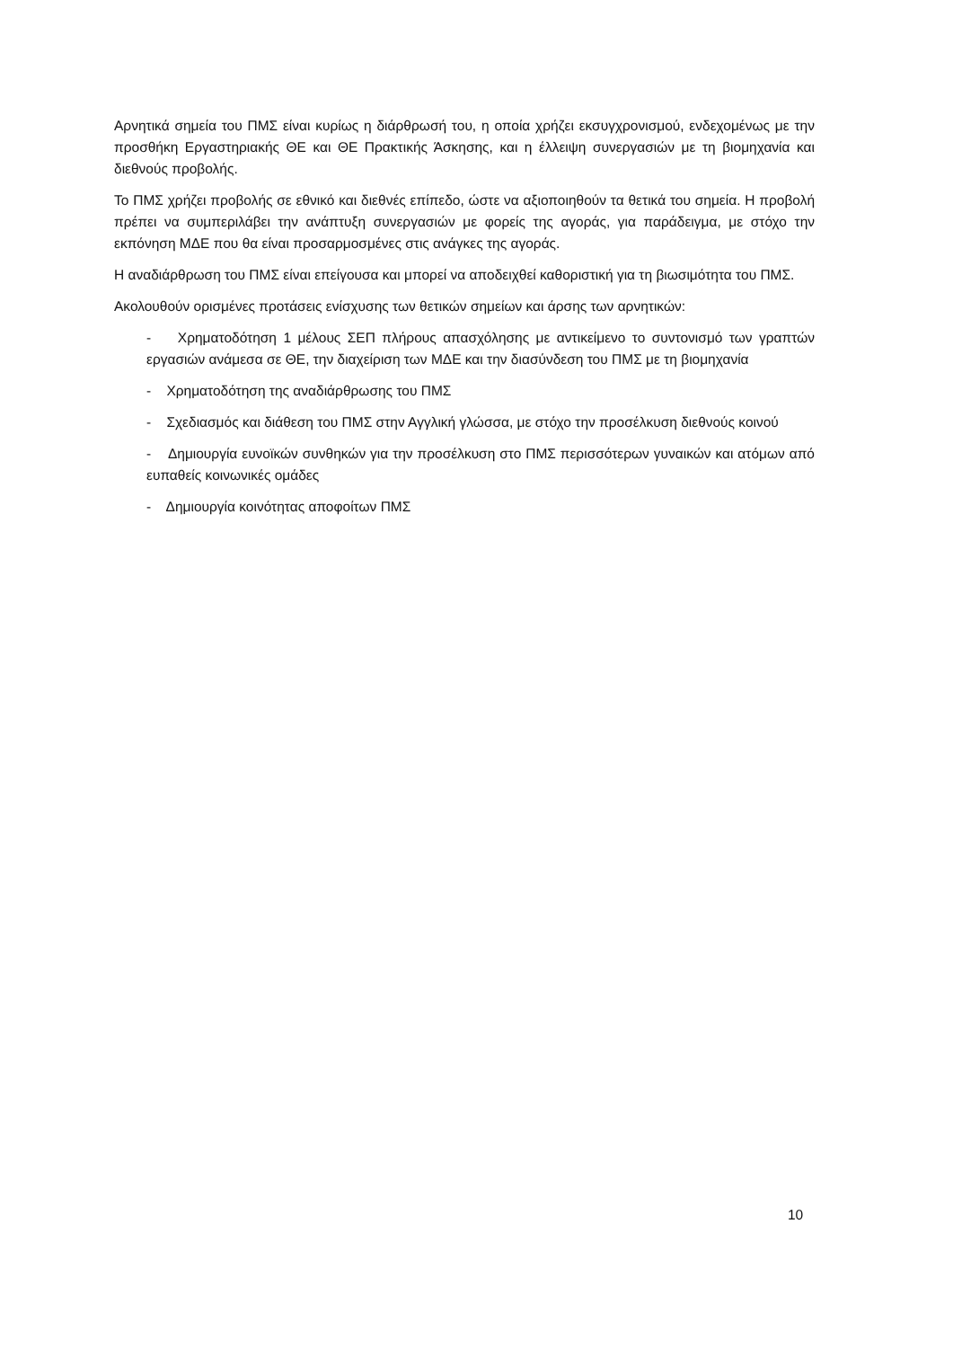Αρνητικά σημεία του ΠΜΣ είναι κυρίως η διάρθρωσή του, η οποία χρήζει εκσυγχρονισμού, ενδεχομένως με την προσθήκη Εργαστηριακής ΘΕ και ΘΕ Πρακτικής Άσκησης, και η έλλειψη συνεργασιών με τη βιομηχανία και διεθνούς προβολής.
Το ΠΜΣ χρήζει προβολής σε εθνικό και διεθνές επίπεδο, ώστε να αξιοποιηθούν τα θετικά του σημεία. Η προβολή πρέπει να συμπεριλάβει την ανάπτυξη συνεργασιών με φορείς της αγοράς, για παράδειγμα, με στόχο την εκπόνηση ΜΔΕ που θα είναι προσαρμοσμένες στις ανάγκες της αγοράς.
Η αναδιάρθρωση του ΠΜΣ είναι επείγουσα και μπορεί να αποδειχθεί καθοριστική για τη βιωσιμότητα του ΠΜΣ.
Ακολουθούν ορισμένες προτάσεις ενίσχυσης των θετικών σημείων και άρσης των αρνητικών:
- Χρηματοδότηση 1 μέλους ΣΕΠ πλήρους απασχόλησης με αντικείμενο το συντονισμό των γραπτών εργασιών ανάμεσα σε ΘΕ, την διαχείριση των ΜΔΕ και την διασύνδεση του ΠΜΣ με τη βιομηχανία
- Χρηματοδότηση της αναδιάρθρωσης του ΠΜΣ
- Σχεδιασμός και διάθεση του ΠΜΣ στην Αγγλική γλώσσα, με στόχο την προσέλκυση διεθνούς κοινού
- Δημιουργία ευνοϊκών συνθηκών για την προσέλκυση στο ΠΜΣ περισσότερων γυναικών και ατόμων από ευπαθείς κοινωνικές ομάδες
- Δημιουργία κοινότητας αποφοίτων ΠΜΣ
10